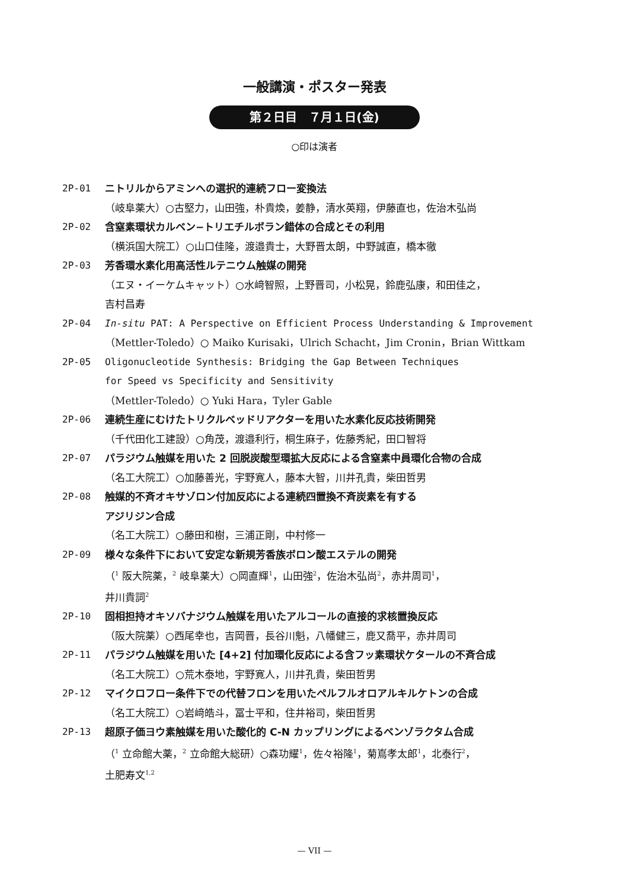一般講演・ポスター発表
第２日目　７月１日(金)
○印は演者
2P-01 ニトリルからアミンへの選択的連続フロー変換法
（岐阜薬大）○古堅力，山田強，朴貴煥，姜静，清水英翔，伊藤直也，佐治木弘尚
2P-02 含窒素環状カルベン−トリエチルボラン錯体の合成とその利用
（横浜国大院工）○山口佳隆，渡邉貴士，大野晋太朗，中野誠直，橋本徹
2P-03 芳香環水素化用高活性ルテニウム触媒の開発
（エヌ・イーケムキャット）○水﨑智照，上野晋司，小松晃，鈴鹿弘康，和田佳之，
吉村昌寿
2P-04 In-situ PAT: A Perspective on Efficient Process Understanding & Improvement
（Mettler-Toledo）○ Maiko Kurisaki，Ulrich Schacht，Jim Cronin，Brian Wittkam
2P-05 Oligonucleotide Synthesis: Bridging the Gap Between Techniques
for Speed vs Specificity and Sensitivity
（Mettler-Toledo）○ Yuki Hara，Tyler Gable
2P-06 連続生産にむけたトリクルベッドリアクターを用いた水素化反応技術開発
（千代田化工建設）○角茂，渡邉利行，桐生麻子，佐藤秀紀，田口智将
2P-07 パラジウム触媒を用いた 2 回脱炭酸型環拡大反応による含窒素中員環化合物の合成
（名工大院工）○加藤善光，宇野寛人，藤本大智，川井孔貴，柴田哲男
2P-08 触媒的不斉オキサゾロン付加反応による連続四置換不斉炭素を有する
アジリジン合成
（名工大院工）○藤田和樹，三浦正剛，中村修一
2P-09 様々な条件下において安定な新規芳香族ボロン酸エステルの開発
（<sup>1</sup> 阪大院薬，<sup>2</sup> 岐阜薬大）○岡直輝<sup>1</sup>，山田強<sup>2</sup>，佐治木弘尚<sup>2</sup>，赤井周司<sup>1</sup>，
井川貴詞<sup>2</sup>
2P-10 固相担持オキソバナジウム触媒を用いたアルコールの直接的求核置換反応
（阪大院薬）○西尾幸也，吉岡晋，長谷川魁，八幡健三，鹿又喬平，赤井周司
2P-11 パラジウム触媒を用いた [4+2] 付加環化反応による含フッ素環状ケタールの不斉合成
（名工大院工）○荒木泰地，宇野寛人，川井孔貴，柴田哲男
2P-12 マイクロフロー条件下での代替フロンを用いたペルフルオロアルキルケトンの合成
（名工大院工）○岩﨑皓斗，冨士平和，住井裕司，柴田哲男
2P-13 超原子価ヨウ素触媒を用いた酸化的 C-N カップリングによるベンゾラクタム合成
（<sup>1</sup> 立命館大薬，<sup>2</sup> 立命館大総研）○森功耀<sup>1</sup>，佐々裕隆<sup>1</sup>，菊嶌孝太郎<sup>1</sup>，北泰行<sup>2</sup>，
土肥寿文<sup>1,2</sup>
— VII —